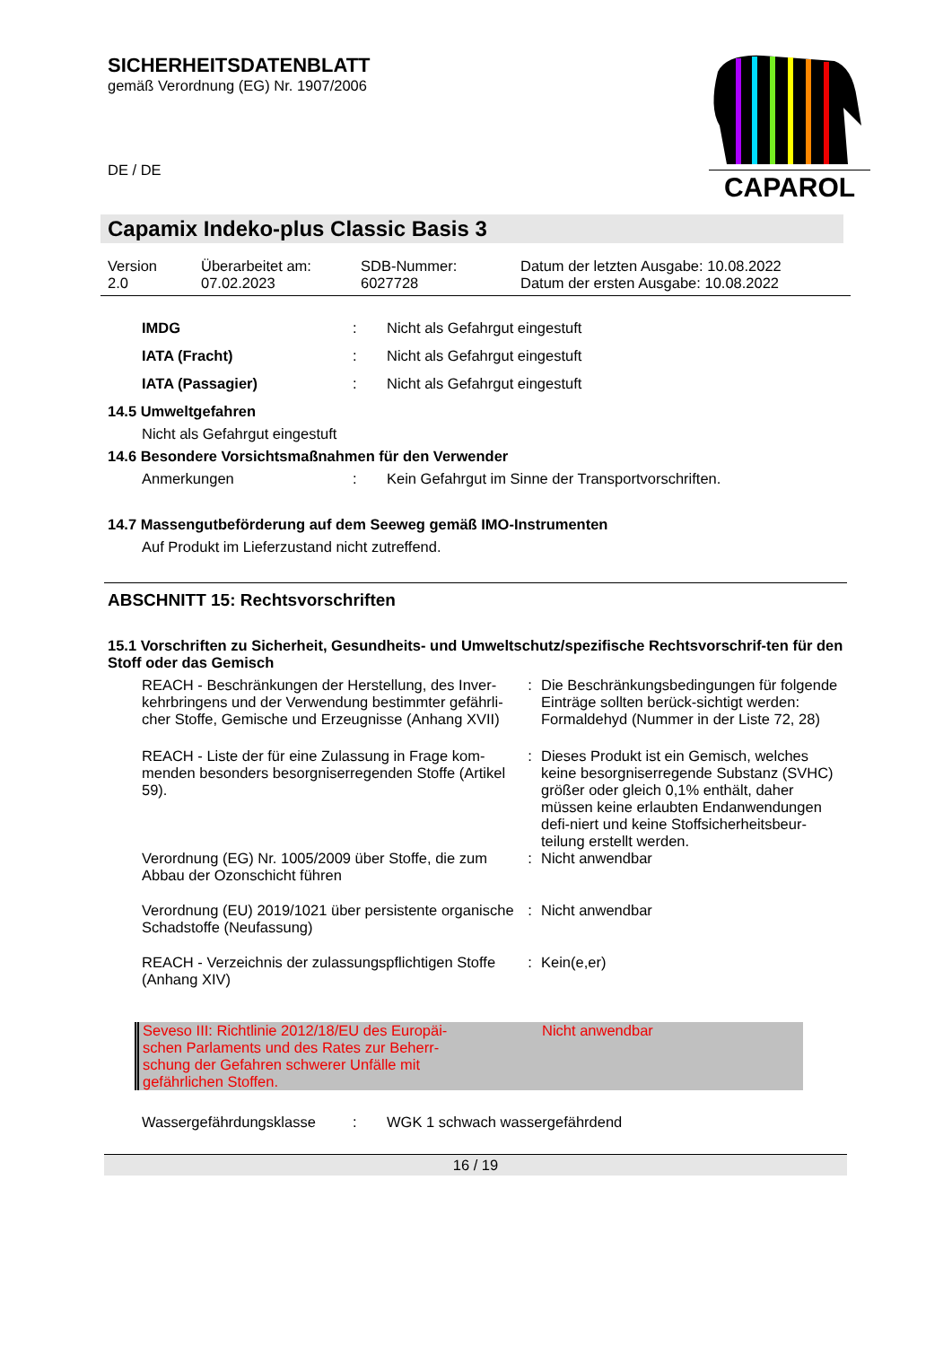SICHERHEITSDATENBLATT
gemäß Verordnung (EG) Nr. 1907/2006
DE / DE
Capamix Indeko-plus Classic Basis 3
| Version 2.0 | Überarbeitet am: 07.02.2023 | SDB-Nummer: 6027728 | Datum der letzten Ausgabe: 10.08.2022 Datum der ersten Ausgabe: 10.08.2022 |
| IMDG | : | Nicht als Gefahrgut eingestuft |
| IATA (Fracht) | : | Nicht als Gefahrgut eingestuft |
| IATA (Passagier) | : | Nicht als Gefahrgut eingestuft |
14.5 Umweltgefahren
Nicht als Gefahrgut eingestuft
14.6 Besondere Vorsichtsmaßnahmen für den Verwender
| Anmerkungen | : | Kein Gefahrgut im Sinne der Transportvorschriften. |
14.7 Massengutbeförderung auf dem Seeweg gemäß IMO-Instrumenten
Auf Produkt im Lieferzustand nicht zutreffend.
ABSCHNITT 15: Rechtsvorschriften
15.1 Vorschriften zu Sicherheit, Gesundheits- und Umweltschutz/spezifische Rechtsvorschrif-ten für den Stoff oder das Gemisch
| REACH - Beschränkungen der Herstellung, des Inver-kehrbringens und der Verwendung bestimmter gefährli-cher Stoffe, Gemische und Erzeugnisse (Anhang XVII) | : | Die Beschränkungsbedingungen für folgende Einträge sollten berück-sichtigt werden: Formaldehyd (Nummer in der Liste 72, 28) |
| REACH - Liste der für eine Zulassung in Frage kom-menden besonders besorgniserregenden Stoffe (Artikel 59). | : | Dieses Produkt ist ein Gemisch, welches keine besorgniserregende Substanz (SVHC) größer oder gleich 0,1% enthält, daher müssen keine erlaubten Endanwendungen defi-niert und keine Stoffsicherheitsbeur-teilung erstellt werden. |
| Verordnung (EG) Nr. 1005/2009 über Stoffe, die zum Abbau der Ozonschicht führen | : | Nicht anwendbar |
| Verordnung (EU) 2019/1021 über persistente organische Schadstoffe (Neufassung) | : | Nicht anwendbar |
| REACH - Verzeichnis der zulassungspflichtigen Stoffe (Anhang XIV) | : | Kein(e,er) |
Seveso III: Richtlinie 2012/18/EU des Europäi-schen Parlaments und des Rates zur Beherr-schung der Gefahren schwerer Unfälle mit gefährlichen Stoffen.
Nicht anwendbar
| Wassergefährdungsklasse | : | WGK 1 schwach wassergefährdend |
16 / 19
CAPAROL